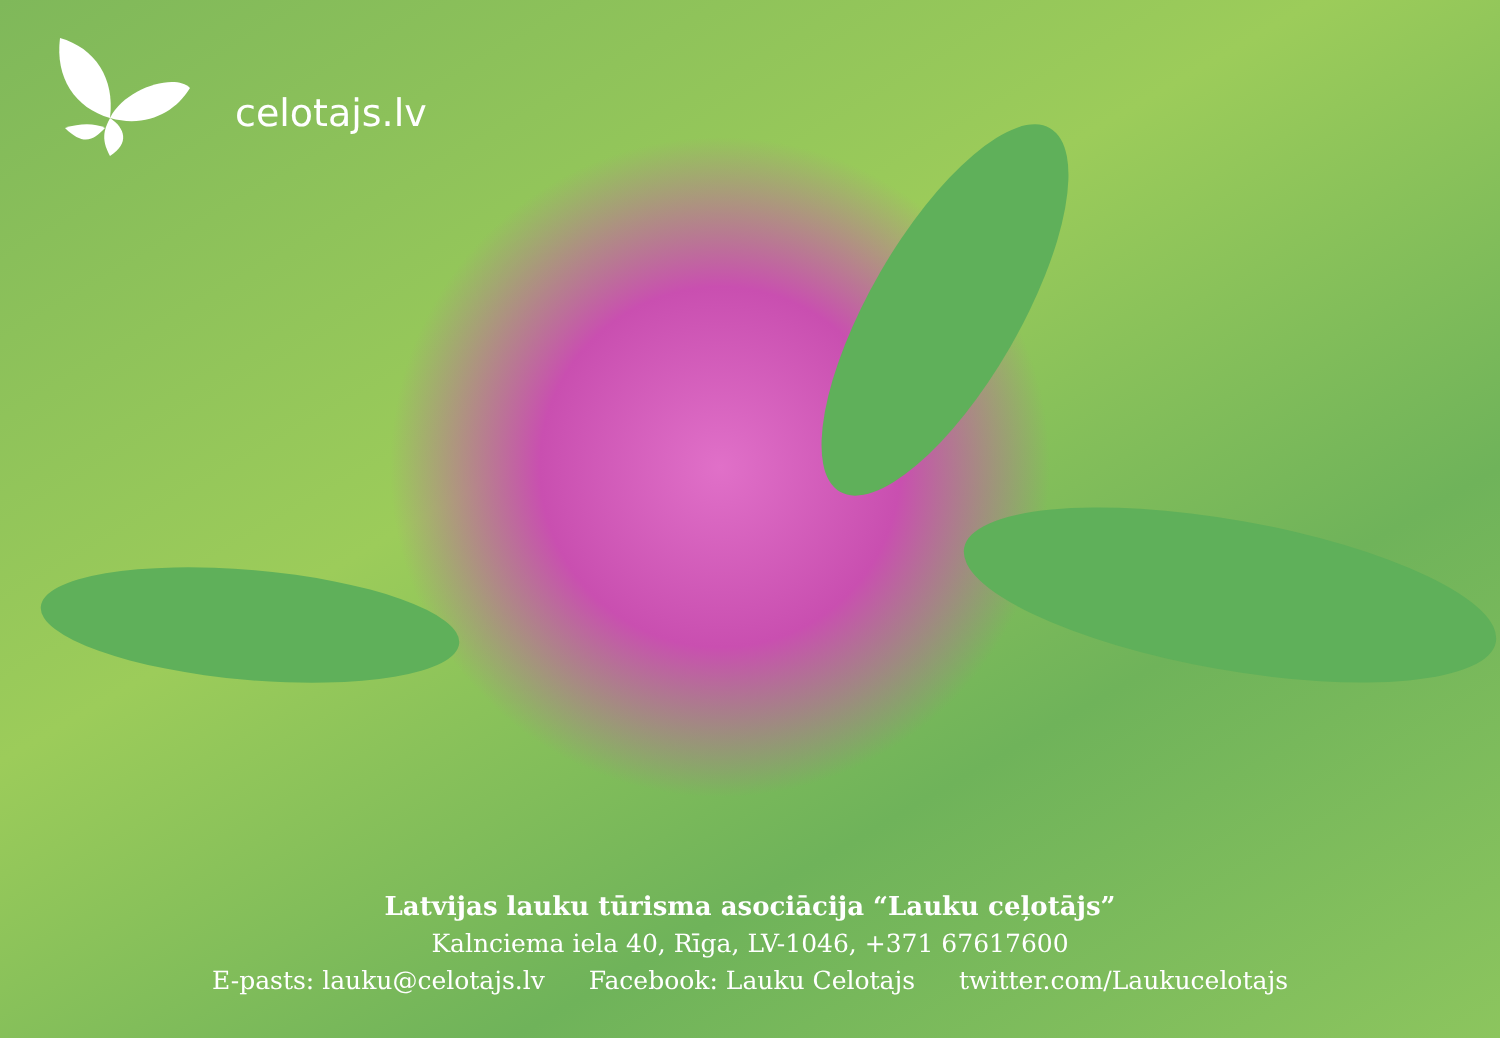celotajs.lv
Latvijas lauku tūrisma asociācija “Lauku ceļotājs”
Kalnciema iela 40, Rīga, LV-1046, +371 67617600
E-pasts: lauku@celotajs.lv Facebook: Lauku Celotajs twitter.com/Laukucelotajs